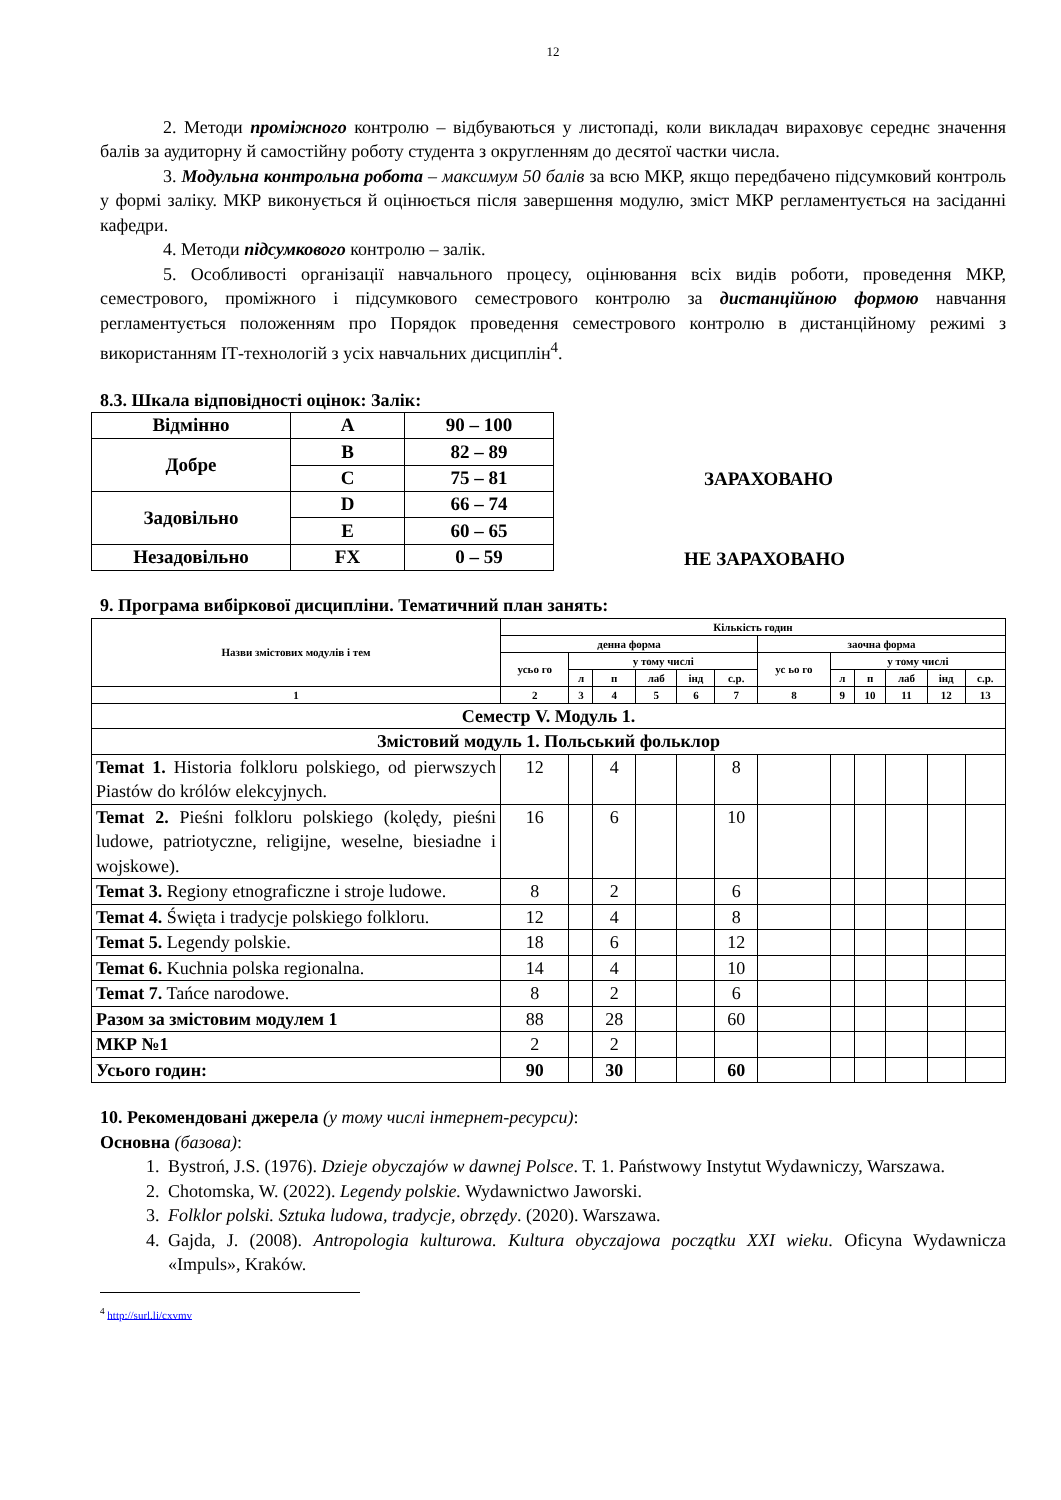12
2. Методи проміжного контролю – відбуваються у листопаді, коли викладач вираховує середнє значення балів за аудиторну й самостійну роботу студента з округленням до десятої частки числа.
3. Модульна контрольна робота – максимум 50 балів за всю МКР, якщо передбачено підсумковий контроль у формі заліку. МКР виконується й оцінюється після завершення модулю, зміст МКР регламентується на засіданні кафедри.
4. Методи підсумкового контролю – залік.
5. Особливості організації навчального процесу, оцінювання всіх видів роботи, проведення МКР, семестрового, проміжного і підсумкового семестрового контролю за дистанційною формою навчання регламентується положенням про Порядок проведення семестрового контролю в дистанційному режимі з використанням ІТ-технологій з усіх навчальних дисциплін<sup>4</sup>.
8.3. Шкала відповідності оцінок: Залік:
| Відмінно | A | 90 – 100 |
| Добре | B | 82 – 89 |
| | C | 75 – 81 |
| Задовільно | D | 66 – 74 |
| | E | 60 – 65 |
| Незадовільно | FX | 0 – 59 |
ЗАРАХОВАНО
НЕ ЗАРАХОВАНО
9. Програма вибіркової дисципліни. Тематичний план занять:
| Назви змістових модулів і тем | Кількість годин | | | | | | | | | | | |
| --- | --- | --- | --- | --- | --- | --- | --- | --- | --- | --- | --- | --- |
| | денна форма | | | | | | заочна форма | | | | | |
| | усьо го | у тому числі | | | | | ус ьо го | у тому числі | | | | |
| | | л | п | лаб | інд | с.р. | | л | п | лаб | інд | с.р. |
| 1 | 2 | 3 | 4 | 5 | 6 | 7 | 8 | 9 | 10 | 11 | 12 | 13 |
| Семестр V. Модуль 1. | | | | | | | | | | | | |
| Змістовий модуль 1. Польський фольклор | | | | | | | | | | | | |
| Temat 1. Historia folkloru polskiego, od pierwszych Piastów do królów elekcyjnych. | 12 | | 4 | | | 8 | | | | | | |
| Temat 2. Pieśni folkloru polskiego (kolędy, pieśni ludowe, patriotyczne, religijne, weselne, biesiadne i wojskowe). | 16 | | 6 | | | 10 | | | | | | |
| Temat 3. Regiony etnograficzne i stroje ludowe. | 8 | | 2 | | | 6 | | | | | | |
| Temat 4. Święta i tradycje polskiego folkloru. | 12 | | 4 | | | 8 | | | | | | |
| Temat 5. Legendy polskie. | 18 | | 6 | | | 12 | | | | | | |
| Temat 6. Kuchnia polska regionalna. | 14 | | 4 | | | 10 | | | | | | |
| Temat 7. Tańce narodowe. | 8 | | 2 | | | 6 | | | | | | |
| Разом за змістовим модулем 1 | 88 | | 28 | | | 60 | | | | | | |
| МКР №1 | 2 | | 2 | | | | | | | | | |
| Усього годин: | 90 | | 30 | | | 60 | | | | | | |
10. Рекомендовані джерела (у тому числі інтернет-ресурси):
Основна (базова):
1. Bystroń, J.S. (1976). Dzieje obyczajów w dawnej Polsce. T. 1. Państwowy Instytut Wydawniczy, Warszawa.
2. Chotomska, W. (2022). Legendy polskie. Wydawnictwo Jaworski.
3. Folklor polski. Sztuka ludowa, tradycje, obrzędy. (2020). Warszawa.
4. Gajda, J. (2008). Antropologia kulturowa. Kultura obyczajowa początku XXI wieku. Oficyna Wydawnicza «Impuls», Kraków.
<sup>4</sup> http://surl.li/cxvmv